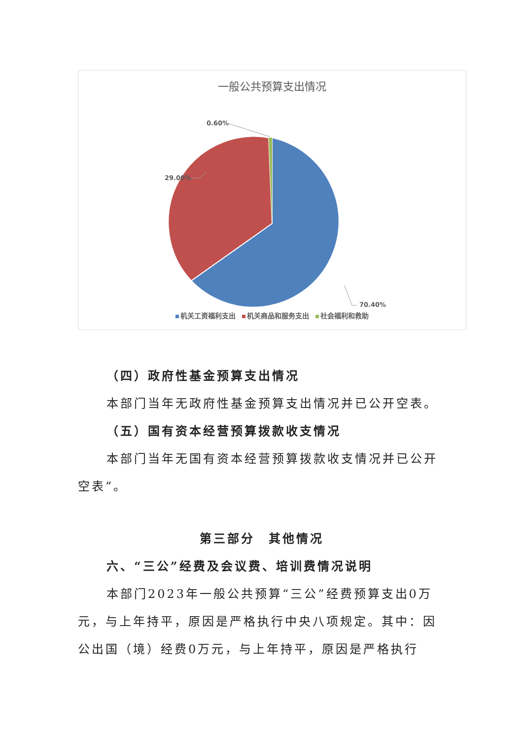一般公共预算支出情况
0.60%
29.00%
70.40%
机关工资福利支出 机关商品和服务支出 社会福利和救助
（四）政府性基金预算支出情况
本部门当年无政府性基金预算支出情况并已公开空表。
（五）国有资本经营预算拨款收支情况
本部门当年无国有资本经营预算拨款收支情况并已公开空表”。
第三部分　其他情况
六、“三公”经费及会议费、培训费情况说明
本部门2023年一般公共预算“三公”经费预算支出0万元，与上年持平，原因是严格执行中央八项规定。其中：因公出国（境）经费0万元，与上年持平，原因是严格执行